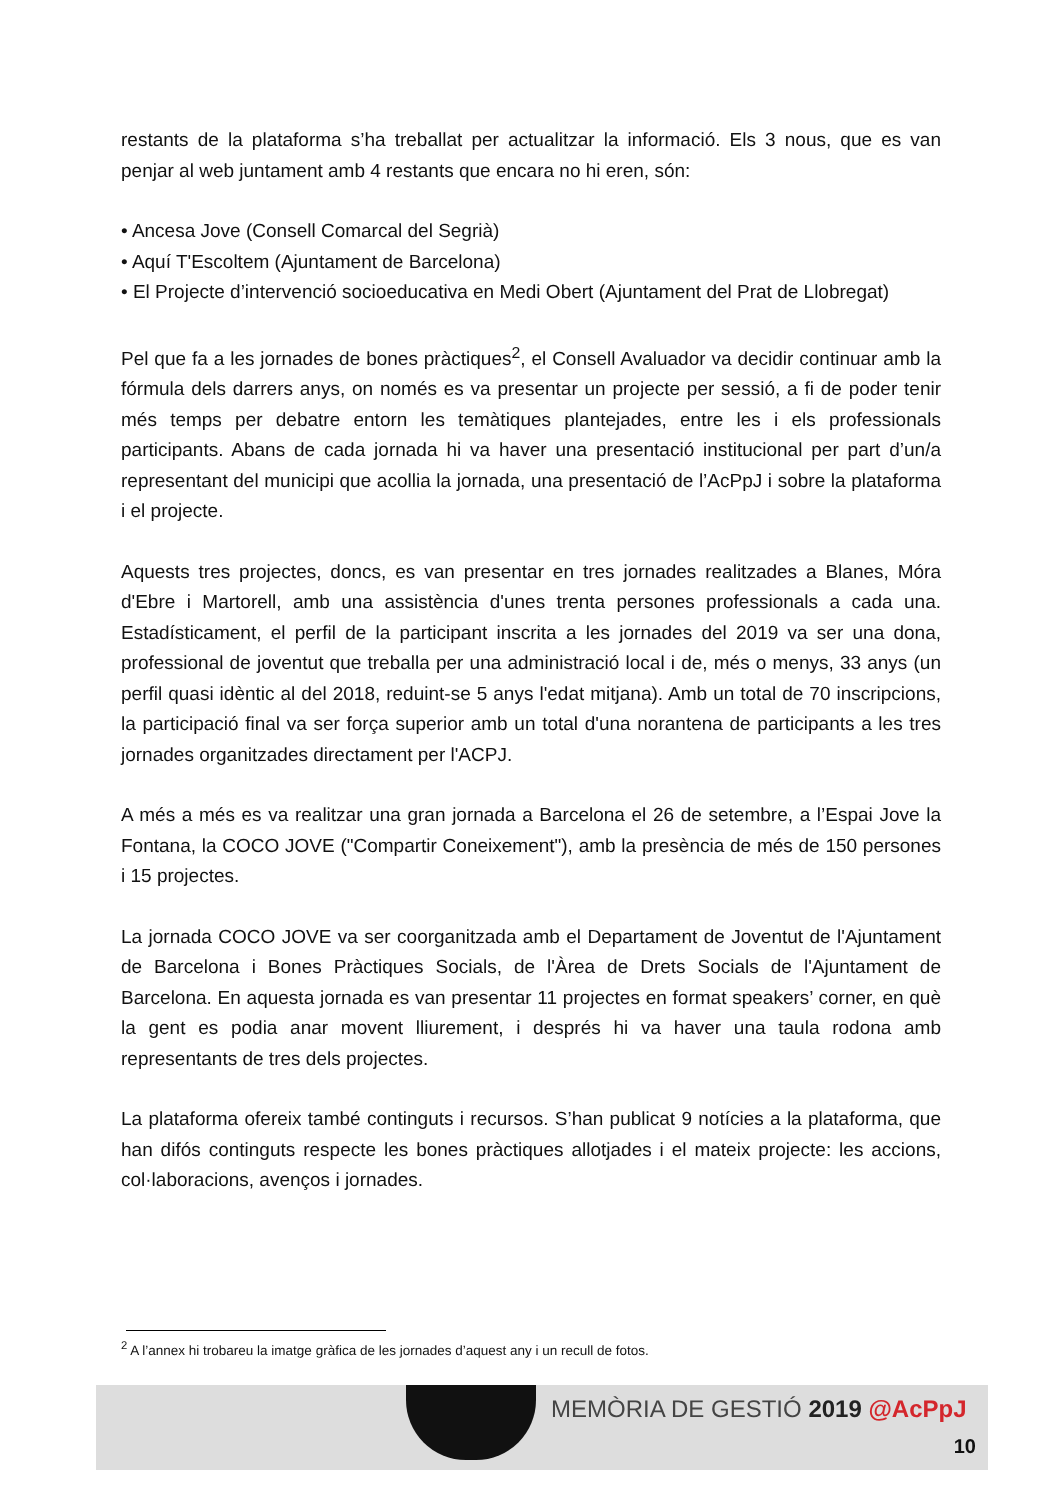restants de la plataforma s’ha treballat per actualitzar la informació. Els 3 nous, que es van penjar al web juntament amb 4 restants que encara no hi eren, són:
• Ancesa Jove (Consell Comarcal del Segrià)
• Aquí T'Escoltem (Ajuntament de Barcelona)
• El Projecte d’intervenció socioeducativa en Medi Obert (Ajuntament del Prat de Llobregat)
Pel que fa a les jornades de bones pràctiques<sup>2</sup>, el Consell Avaluador va decidir continuar amb la fórmula dels darrers anys, on només es va presentar un projecte per sessió, a fi de poder tenir més temps per debatre entorn les temàtiques plantejades, entre les i els professionals participants. Abans de cada jornada hi va haver una presentació institucional per part d’un/a representant del municipi que acollia la jornada, una presentació de l’AcPpJ i sobre la plataforma i el projecte.
Aquests tres projectes, doncs, es van presentar en tres jornades realitzades a Blanes, Móra d'Ebre i Martorell, amb una assistència d'unes trenta persones professionals a cada una. Estadísticament, el perfil de la participant inscrita a les jornades del 2019 va ser una dona, professional de joventut que treballa per una administració local i de, més o menys, 33 anys (un perfil quasi idèntic al del 2018, reduint-se 5 anys l'edat mitjana). Amb un total de 70 inscripcions, la participació final va ser força superior amb un total d'una norantena de participants a les tres jornades organitzades directament per l'ACPJ.
A més a més es va realitzar una gran jornada a Barcelona el 26 de setembre, a l’Espai Jove la Fontana, la COCO JOVE ("Compartir Coneixement"), amb la presència de més de 150 persones i 15 projectes.
La jornada COCO JOVE va ser coorganitzada amb el Departament de Joventut de l'Ajuntament de Barcelona i Bones Pràctiques Socials, de l'Àrea de Drets Socials de l'Ajuntament de Barcelona. En aquesta jornada es van presentar 11 projectes en format speakers’ corner, en què la gent es podia anar movent lliurement, i després hi va haver una taula rodona amb representants de tres dels projectes.
La plataforma ofereix també continguts i recursos. S’han publicat 9 notícies a la plataforma, que han difós continguts respecte les bones pràctiques allotjades i el mateix projecte: les accions, col·laboracions, avenços i jornades.
<sup>2</sup> A l’annex hi trobareu la imatge gràfica de les jornades d’aquest any i un recull de fotos.
MEMÒRIA DE GESTIÓ 2019 @AcPpJ
10